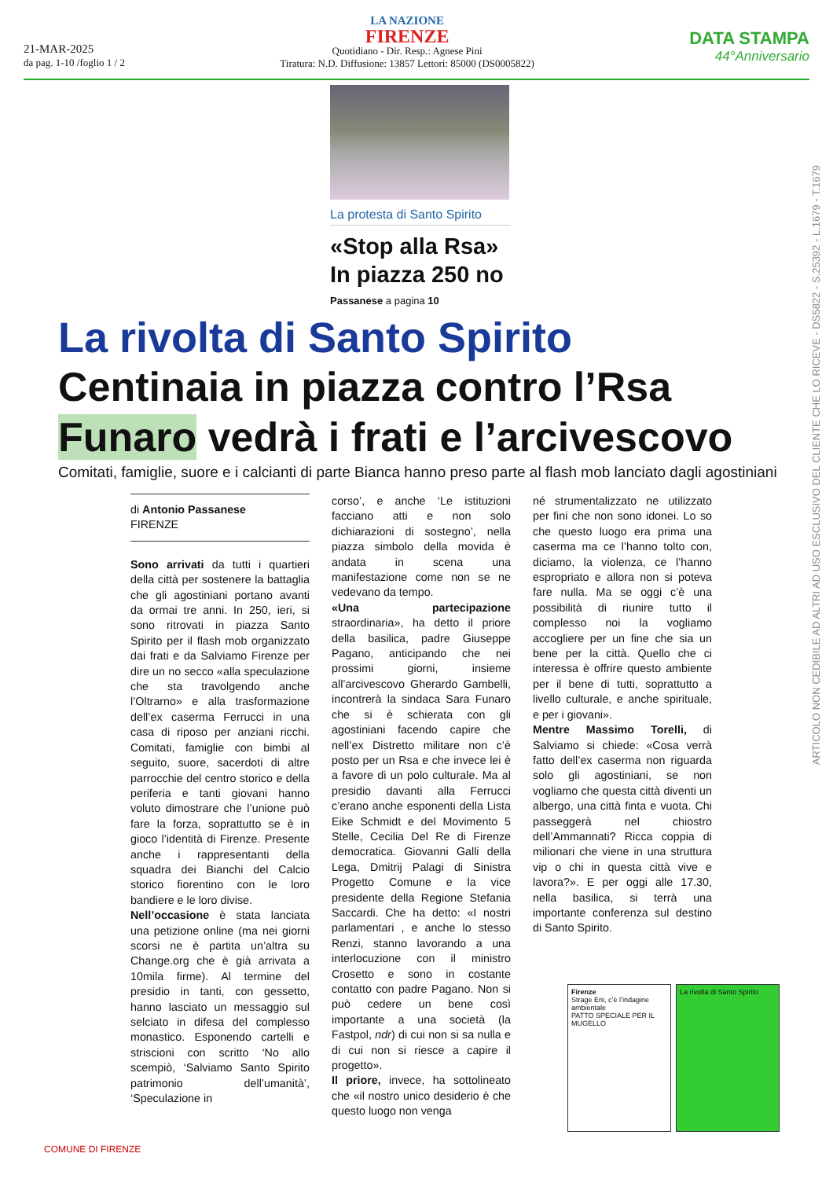21-MAR-2025
da pag. 1-10 /foglio 1 / 2
LA NAZIONE
FIRENZE
Quotidiano - Dir. Resp.: Agnese Pini
Tiratura: N.D. Diffusione: 13857 Lettori: 85000 (DS0005822)
DATA STAMPA
44°Anniversario
La protesta di Santo Spirito
«Stop alla Rsa» In piazza 250 no
Passanese a pagina 10
La rivolta di Santo Spirito
Centinaia in piazza contro l’Rsa
Funaro vedrà i frati e l’arcivescovo
Comitati, famiglie, suore e i calcianti di parte Bianca hanno preso parte al flash mob lanciato dagli agostiniani
di Antonio Passanese
FIRENZE
Sono arrivati da tutti i quartieri della città per sostenere la battaglia che gli agostiniani portano avanti da ormai tre anni. In 250, ieri, si sono ritrovati in piazza Santo Spirito per il flash mob organizzato dai frati e da Salviamo Firenze per dire un no secco «alla speculazione che sta travolgendo anche l’Oltrarno» e alla trasformazione dell’ex caserma Ferrucci in una casa di riposo per anziani ricchi. Comitati, famiglie con bimbi al seguito, suore, sacerdoti di altre parrocchie del centro storico e della periferia e tanti giovani hanno voluto dimostrare che l’unione può fare la forza, soprattutto se è in gioco l’identità di Firenze. Presente anche i rappresentanti della squadra dei Bianchi del Calcio storico fiorentino con le loro bandiere e le loro divise.
Nell’occasione è stata lanciata una petizione online (ma nei giorni scorsi ne è partita un’altra su Change.org che è già arrivata a 10mila firme). Al termine del presidio in tanti, con gessetto, hanno lasciato un messaggio sul selciato in difesa del complesso monastico. Esponendo cartelli e striscioni con scritto ‘No allo scempiò, ‘Salviamo Santo Spirito patrimonio dell’umanità’, ‘Speculazione in
corso’, e anche ‘Le istituzioni facciano atti e non solo dichiarazioni di sostegno’, nella piazza simbolo della movida è andata in scena una manifestazione come non se ne vedevano da tempo.
«Una partecipazione straordinaria», ha detto il priore della basilica, padre Giuseppe Pagano, anticipando che nei prossimi giorni, insieme all’arcivescovo Gherardo Gambelli, incontrerà la sindaca Sara Funaro che si è schierata con gli agostiniani facendo capire che nell’ex Distretto militare non c’è posto per un Rsa e che invece lei è a favore di un polo culturale. Ma al presidio davanti alla Ferrucci c’erano anche esponenti della Lista Eike Schmidt e del Movimento 5 Stelle, Cecilia Del Re di Firenze democratica. Giovanni Galli della Lega, Dmitrij Palagi di Sinistra Progetto Comune e la vice presidente della Regione Stefania Saccardi. Che ha detto: «I nostri parlamentari , e anche lo stesso Renzi, stanno lavorando a una interlocuzione con il ministro Crosetto e sono in costante contatto con padre Pagano. Non si può cedere un bene così importante a una società (la Fastpol, ndr) di cui non si sa nulla e di cui non si riesce a capire il progetto».
Il priore, invece, ha sottolineato che «il nostro unico desiderio è che questo luogo non venga
né strumentalizzato ne utilizzato per fini che non sono idonei. Lo so che questo luogo era prima una caserma ma ce l’hanno tolto con, diciamo, la violenza, ce l’hanno espropriato e allora non si poteva fare nulla. Ma se oggi c’è una possibilità di riunire tutto il complesso noi la vogliamo accogliere per un fine che sia un bene per la città. Quello che ci interessa è offrire questo ambiente per il bene di tutti, soprattutto a livello culturale, e anche spirituale, e per i giovani».
Mentre Massimo Torelli, di Salviamo si chiede: «Cosa verrà fatto dell’ex caserma non riguarda solo gli agostiniani, se non vogliamo che questa città diventi un albergo, una città finta e vuota. Chi passeggerà nel chiostro dell’Ammannati? Ricca coppia di milionari che viene in una struttura vip o chi in questa città vive e lavora?». E per oggi alle 17.30, nella basilica, si terrà una importante conferenza sul destino di Santo Spirito.
ARTICOLO NON CEDIBILE AD ALTRI AD USO ESCLUSIVO DEL CLIENTE CHE LO RICEVE - DS5822 - S.25392 - L.1679 - T.1679
Firenze
Strage Eni, c’è l’indagine ambientale
PATTO SPECIALE PER IL MUGELLO
La rivolta di Santo Spirito
COMUNE DI FIRENZE